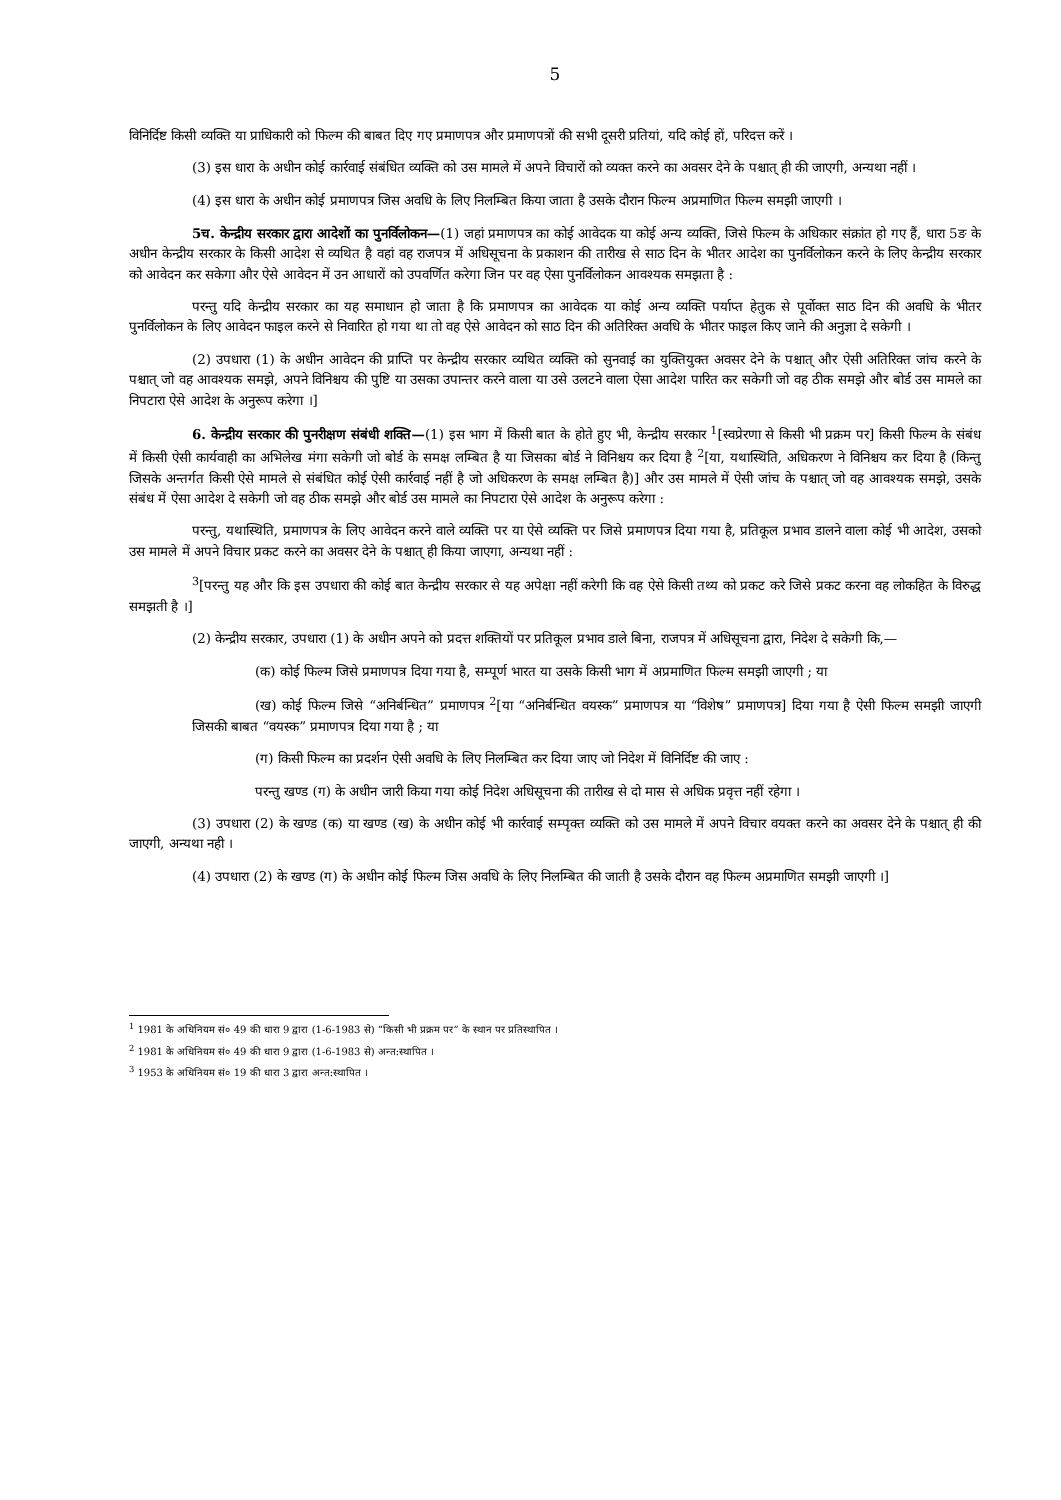5
विनिर्दिष्ट किसी व्यक्ति या प्राधिकारी को फिल्म की बाबत दिए गए प्रमाणपत्र और प्रमाणपत्रों की सभी दूसरी प्रतियां, यदि कोई हों, परिदत्त करें ।
(3) इस धारा के अधीन कोई कार्रवाई संबंधित व्यक्ति को उस मामले में अपने विचारों को व्यक्त करने का अवसर देने के पश्चात् ही की जाएगी, अन्यथा नहीं ।
(4) इस धारा के अधीन कोई प्रमाणपत्र जिस अवधि के लिए निलम्बित किया जाता है उसके दौरान फिल्म अप्रमाणित फिल्म समझी जाएगी ।
5च. केन्द्रीय सरकार द्वारा आदेशों का पुनर्विलोकन—(1) जहां प्रमाणपत्र का कोई आवेदक या कोई अन्य व्यक्ति, जिसे फिल्म के अधिकार संक्रांत हो गए हैं, धारा 5ङ के अधीन केन्द्रीय सरकार के किसी आदेश से व्यथित है वहां वह राजपत्र में अधिसूचना के प्रकाशन की तारीख से साठ दिन के भीतर आदेश का पुनर्विलोकन करने के लिए केन्द्रीय सरकार को आवेदन कर सकेगा और ऐसे आवेदन में उन आधारों को उपवर्णित करेगा जिन पर वह ऐसा पुनर्विलोकन आवश्यक समझता है :
परन्तु यदि केन्द्रीय सरकार का यह समाधान हो जाता है कि प्रमाणपत्र का आवेदक या कोई अन्य व्यक्ति पर्याप्त हेतुक से पूर्वोक्त साठ दिन की अवधि के भीतर पुनर्विलोकन के लिए आवेदन फाइल करने से निवारित हो गया था तो वह ऐसे आवेदन को साठ दिन की अतिरिक्त अवधि के भीतर फाइल किए जाने की अनुज्ञा दे सकेगी ।
(2) उपधारा (1) के अधीन आवेदन की प्राप्ति पर केन्द्रीय सरकार व्यथित व्यक्ति को सुनवाई का युक्तियुक्त अवसर देने के पश्चात् और ऐसी अतिरिक्त जांच करने के पश्चात् जो वह आवश्यक समझे, अपने विनिश्चय की पुष्टि या उसका उपान्तर करने वाला या उसे उलटने वाला ऐसा आदेश पारित कर सकेगी जो वह ठीक समझे और बोर्ड उस मामले का निपटारा ऐसे आदेश के अनुरूप करेगा ।]
6. केन्द्रीय सरकार की पुनरीक्षण संबंधी शक्ति—(1) इस भाग में किसी बात के होते हुए भी, केन्द्रीय सरकार <sup>1</sup>[स्वप्रेरणा से किसी भी प्रक्रम पर] किसी फिल्म के संबंध में किसी ऐसी कार्यवाही का अभिलेख मंगा सकेगी जो बोर्ड के समक्ष लम्बित है या जिसका बोर्ड ने विनिश्चय कर दिया है <sup>2</sup>[या, यथास्थिति, अधिकरण ने विनिश्चय कर दिया है (किन्तु जिसके अन्तर्गत किसी ऐसे मामले से संबंधित कोई ऐसी कार्रवाई नहीं है जो अधिकरण के समक्ष लम्बित है)] और उस मामले में ऐसी जांच के पश्चात् जो वह आवश्यक समझे, उसके संबंध में ऐसा आदेश दे सकेगी जो वह ठीक समझे और बोर्ड उस मामले का निपटारा ऐसे आदेश के अनुरूप करेगा :
परन्तु, यथास्थिति, प्रमाणपत्र के लिए आवेदन करने वाले व्यक्ति पर या ऐसे व्यक्ति पर जिसे प्रमाणपत्र दिया गया है, प्रतिकूल प्रभाव डालने वाला कोई भी आदेश, उसको उस मामले में अपने विचार प्रकट करने का अवसर देने के पश्चात् ही किया जाएगा, अन्यथा नहीं :
<sup>3</sup> [परन्तु यह और कि इस उपधारा की कोई बात केन्द्रीय सरकार से यह अपेक्षा नहीं करेगी कि वह ऐसे किसी तथ्य को प्रकट करे जिसे प्रकट करना वह लोकहित के विरुद्ध समझती है ।]
(2) केन्द्रीय सरकार, उपधारा (1) के अधीन अपने को प्रदत्त शक्तियों पर प्रतिकूल प्रभाव डाले बिना, राजपत्र में अधिसूचना द्वारा, निदेश दे सकेगी कि,—
(क) कोई फिल्म जिसे प्रमाणपत्र दिया गया है, सम्पूर्ण भारत या उसके किसी भाग में अप्रमाणित फिल्म समझी जाएगी ; या
(ख) कोई फिल्म जिसे “अनिर्बन्धित” प्रमाणपत्र <sup>2</sup>[या “अनिर्बन्धित वयस्क” प्रमाणपत्र या “विशेष” प्रमाणपत्र] दिया गया है ऐसी फिल्म समझी जाएगी जिसकी बाबत “वयस्क” प्रमाणपत्र दिया गया है ; या
(ग) किसी फिल्म का प्रदर्शन ऐसी अवधि के लिए निलम्बित कर दिया जाए जो निदेश में विनिर्दिष्ट की जाए :
परन्तु खण्ड (ग) के अधीन जारी किया गया कोई निदेश अधिसूचना की तारीख से दो मास से अधिक प्रवृत्त नहीं रहेगा ।
(3) उपधारा (2) के खण्ड (क) या खण्ड (ख) के अधीन कोई भी कार्रवाई सम्पृक्त व्यक्ति को उस मामले में अपने विचार वयक्त करने का अवसर देने के पश्चात् ही की जाएगी, अन्यथा नही ।
(4) उपधारा (2) के खण्ड (ग) के अधीन कोई फिल्म जिस अवधि के लिए निलम्बित की जाती है उसके दौरान वह फिल्म अप्रमाणित समझी जाएगी ।]
<sup>1</sup> 1981 के अधिनियम सं० 49 की धारा 9 द्वारा (1-6-1983 से) “किसी भी प्रक्रम पर” के स्थान पर प्रतिस्थापित ।
<sup>2</sup> 1981 के अधिनियम सं० 49 की धारा 9 द्वारा (1-6-1983 से) अन्त:स्थापित ।
<sup>3</sup> 1953 के अधिनियम सं० 19 की धारा 3 द्वारा अन्त:स्थापित ।